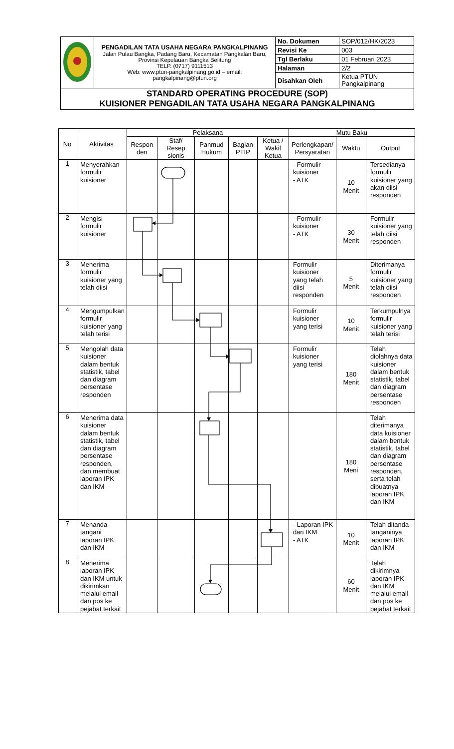| | PENGADILAN TATA USAHA NEGARA PANGKALPINANG Jalan Pulau Bangka, Padang Baru, Kecamatan Pangkalan Baru, Provinsi Kepulauan Bangka Belitung TELP. (0717) 9111513 Web: www.ptun-pangkalpinang.go.id – email: pangkalpinang@ptun.org | No. Dokumen | SOP/012/HK/2023 |
| | | Revisi Ke | 003 |
| | | Tgl Berlaku | 01 Februari 2023 |
| | | Halaman | 2/2 |
| | | Disahkan Oleh | Ketua PTUN Pangkalpinang |
| STANDARD OPERATING PROCEDURE (SOP) KUISIONER PENGADILAN TATA USAHA NEGARA PANGKALPINANG | | | |
| No | Aktivitas | Pelaksana | | | | | Mutu Baku | | |
| --- | --- | --- | --- | --- | --- | --- | --- | --- | --- |
| | | Respon den | Staf/ Resep sionis | Panmud Hukum | Bagian PTIP | Ketua / Wakil Ketua | Perlengkapan/ Persyaratan | Waktu | Output |
| 1 | Menyerahkan formulir kuisioner | | | | | | - Formulir kuisioner - ATK | 10 Menit | Tersedianya formulir kuisioner yang akan diisi responden |
| 2 | Mengisi formulir kuisioner | | | | | | - Formulir kuisioner - ATK | 30 Menit | Formulir kuisioner yang telah diisi responden |
| 3 | Menerima formulir kuisioner yang telah diisi | | | | | | Formulir kuisioner yang telah diisi responden | 5 Menit | Diterimanya formulir kuisioner yang telah diisi responden |
| 4 | Mengumpulkan formulir kuisioner yang telah terisi | | | | | | Formulir kuisioner yang terisi | 10 Menit | Terkumpulnya formulir kuisioner yang telah terisi |
| 5 | Mengolah data kuisioner dalam bentuk statistik, tabel dan diagram persentase responden | | | | | | Formulir kuisioner yang terisi | 180 Menit | Telah diolahnya data kuisioner dalam bentuk statistik, tabel dan diagram persentase responden |
| 6 | Menerima data kuisioner dalam bentuk statistik, tabel dan diagram persentase responden, dan membuat laporan IPK dan IKM | | | | | | | 180 Meni | Telah diterimanya data kuisioner dalam bentuk statistik, tabel dan diagram persentase responden, serta telah dibuatnya laporan IPK dan IKM |
| 7 | Menanda tangani laporan IPK dan IKM | | | | | | - Laporan IPK dan IKM - ATK | 10 Menit | Telah ditanda tanganinya laporan IPK dan IKM |
| 8 | Menerima laporan IPK dan IKM untuk dikirimkan melalui email dan pos ke pejabat terkait | | | | | | | 60 Menit | Telah dikirimnya laporan IPK dan IKM melalui email dan pos ke pejabat terkait |